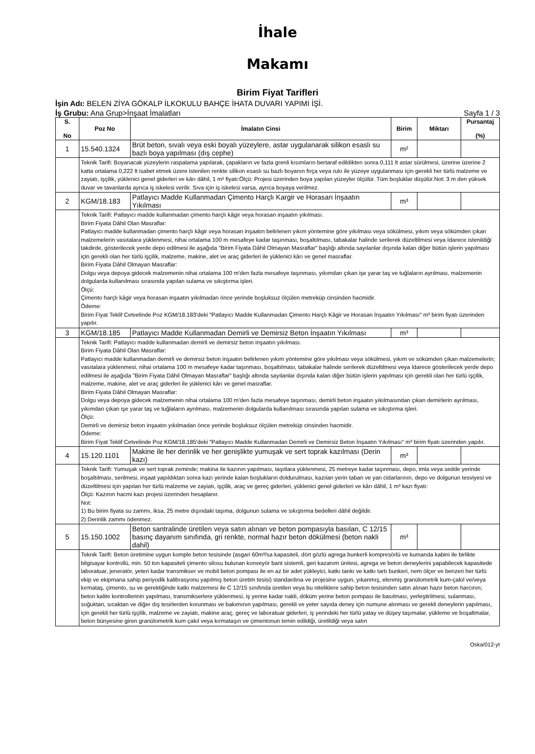İhale
Makamı
Birim Fiyat Tarifleri
İşin Adı: BELEN ZİYA GÖKALP İLKOKULU BAHÇE İHATA DUVARI YAPIMI İŞİ.
İş Grubu: Ana Grup>İnşaat İmalatları Sayfa 1 / 3
| S. No | Poz No | İmalatın Cinsi | Birim | Miktarı | Pursantaj (%) |
| --- | --- | --- | --- | --- | --- |
| 1 | 15.540.1324 | Brüt beton, sıvalı veya eski boyalı yüzeylere, astar uygulanarak silikon esaslı su bazlı boya yapılması (dış cephe) | m² | | |
| | Teknik Tarifi: Boyanacak yüzeylerin raspalama yapılarak, çapakların ve fazla grenli kısımların bertaraf edildikten sonra 0,111 lt astar sürülmesi, üzerine üzerine 2 katta ortalama 0,222 lt isabet etmek üzere istenilen renkte silikon esaslı su bazlı boyanın fırça veya rulo ile yüzeye uygulanması için gerekli her türlü malzeme ve zayiatı, işçilik, yüklenici genel giderleri ve kârı dâhil, 1 m² fiyatı:Ölçü: Projesi üzerinden boya yapılan yüzeyler ölçülür. Tüm boşluklar düşülür.Not: 3 m den yüksek duvar ve tavanlarda ayrıca iş iskelesi verilir. Sıva için iş iskelesi varsa, ayrıca boyaya verilmez. | | | | |
| 2 | KGM/18.183 | Patlayıcı Madde Kullanmadan Çimento Harçlı Kargir ve Horasan İnşaatın Yıkılması | m³ | | |
| | Teknik Tarifi: Patlayıcı madde kullanmadan çimento harçlı kâgir veya horasan inşaatın yıkılması. Birim Fiyata Dâhil Olan Masraflar: Patlayıcı madde kullanmadan çimento harçlı kâgir veya horasan inşaatın belirlenen yıkım yöntemine göre yıkılması veya sökülmesi, yıkım veya sökümden çıkan malzemelerin vasıtalara yüklenmesi, nihai ortalama 100 m mesafeye kadar taşınması, boşaltılması, tabakalar halinde serilerek düzeltilmesi veya İdarece istenildiği takdirde, gösterilecek yerde depo edilmesi ile aşağıda "Birim Fiyata Dâhil Olmayan Masraflar" başlığı altında sayılanlar dışında kalan diğer bütün işlerin yapılması için gerekli olan her türlü işçilik, malzeme, makine, alet ve araç giderleri ile yüklenici kârı ve genel masraflar. Birim Fiyata Dâhil Olmayan Masraflar: Dolgu veya depoya gidecek malzemenin nihai ortalama 100 m'den fazla mesafeye taşınması, yıkımdan çıkan işe yarar taş ve tuğlaların ayrılması, malzemenin dolgularda kullanılması sırasında yapılan sulama ve sıkıştırma işleri. Ölçü: Çimento harçlı kâgir veya horasan inşaatın yıkılmadan önce yerinde boşluksuz ölçülen metreküp cinsinden hacmidir. Ödeme: Birim Fiyat Teklif Cetvelinde Poz KGM/18.183'deki "Patlayıcı Madde Kullanmadan Çimento Harçlı Kâgir ve Horasan İnşaatın Yıkılması" m³ birim fiyatı üzerinden yapılır. | | | | |
| 3 | KGM/18.185 | Patlayıcı Madde Kullanmadan Demirli ve Demirsiz Beton İnşaatın Yıkılması | m³ | | |
| | Teknik Tarifi: Patlayıcı madde kullanmadan demirli ve demirsiz beton inşaatın yıkılması. Birim Fiyata Dâhil Olan Masraflar: Patlayıcı madde kullanmadan demirli ve demirsiz beton inşaatın belirlenen yıkım yöntemine göre yıkılması veya sökülmesi, yıkım ve sökümden çıkan malzemelerin; vasıtalara yüklenmesi, nihai ortalama 100 m mesafeye kadar taşınması, boşaltılması, tabakalar halinde serilerek düzeltilmesi veya İdarece gösterilecek yerde depo edilmesi ile aşağıda "Birim Fiyata Dâhil Olmayan Masraflar" başlığı altında sayılanlar dışında kalan diğer bütün işlerin yapılması için gerekli olan her türlü işçilik, malzeme, makine, alet ve araç giderleri ile yüklenici kârı ve genel masraflar. Birim Fiyata Dâhil Olmayan Masraflar: Dolgu veya depoya gidecek malzemenin nihai ortalama 100 m'den fazla mesafeye taşınması, demirli beton inşaatın yıkılmasından çıkan demirlerin ayrılması, yıkımdan çıkan işe yarar taş ve tuğlaların ayrılması, malzemenin dolgularda kullanılması sırasında yapılan sulama ve sıkıştırma işleri. Ölçü: Demirli ve demirsiz beton inşaatın yıkılmadan önce yerinde boşluksuz ölçülen metreküp cinsinden hacmidir. Ödeme: Birim Fiyat Teklif Cetvelinde Poz KGM/18.185'deki "Patlayıcı Madde Kullanmadan Demirli ve Demirsiz Beton İnşaatın Yıkılması" m³ birim fiyatı üzerinden yapılır. | | | | |
| 4 | 15.120.1101 | Makine ile her derinlik ve her genişlikte yumuşak ve sert toprak kazılması (Derin kazı) | m³ | | |
| | Teknik Tarifi: Yumuşak ve sert toprak zeminde; makina ile kazının yapılması, taşıtlara yüklenmesi, 25 metreye kadar taşınması, depo, imla veya sedde yerinde boşaltılması, serilmesi, inşaat yapıldıktan sonra kazı yerinde kalan boşlukların doldurulması, kazılan yerin taban ve yan cidarlarının, depo ve dolgunun tesviyesi ve düzeltilmesi için yapılan her türlü malzeme ve zayiatı, işçilik, araç ve gereç giderleri, yüklenici genel giderleri ve kârı dâhil, 1 m³ kazı fiyatı: Ölçü: Kazının hacmi kazı projesi üzerinden hesaplanır. Not: 1) Bu birim fiyata su zammı, iksa, 25 metre dışındaki taşıma, dolgunun sulama ve sıkıştırma bedelleri dâhil değildir. 2) Derinlik zammı ödenmez. | | | | |
| 5 | 15.150.1002 | Beton santralinde üretilen veya satın alınan ve beton pompasıyla basılan, C 12/15 basınç dayanım sınıfında, gri renkte, normal hazır beton dökülmesi (beton nakli dahil) | m³ | | |
| | Teknik Tarifi: Beton üretimine uygun komple beton tesisinde (asgari 60m³/sa kapasiteli, dört gözlü agrega bunkerli kompresörlü ve kumanda kabini ile birlikte bilgisayar kontrollü, min. 50 ton kapasiteli çimento silosu bulunan konveyör bant sistemli, geri kazanım ünitesi, agrega ve beton deneylerini yapabilecek kapasitede laboratuar, jeneratör, yeteri kadar transmikser ve mobil beton pompası ile en az bir adet yükleyici, katkı tankı ve katkı tartı bunkeri, nem ölçer ve benzeri her türlü ekip ve ekipmana sahip periyodik kalibrasyonu yapılmış beton üretim tesisi) standardına ve projesine uygun, yıkanmış, elenmiş granülometrik kum-çakıl ve/veya kırmataş, çimento, su ve gerektiğinde katkı malzemesi ile C 12/15 sınıfında üretilen veya bu niteliklere sahip beton tesisinden satın alınan hazır beton harcının; beton kalite kontrollerinin yapılması, transmikserlere yüklenmesi, iş yerine kadar nakli, döküm yerine beton pompası ile basılması, yerleştirilmesi, sulanması, soğuktan, sıcaktan ve diğer dış tesirlerden korunması ve bakımının yapılması, gerekli ve yeter sayıda deney için numune alınması ve gerekli deneylerin yapılması, için gerekli her türlü işçilik, malzeme ve zayiatı, makine araç, gereç ve laboratuar giderleri, iş yerindeki her türlü yatay ve düşey taşımalar, yükleme ve boşaltmalar, beton bünyesine giren granülometrik kum çakıl veya kırmataşın ve çimentonun temin edildiği, üretildiği veya satın | | | | |
Oska/012-yt